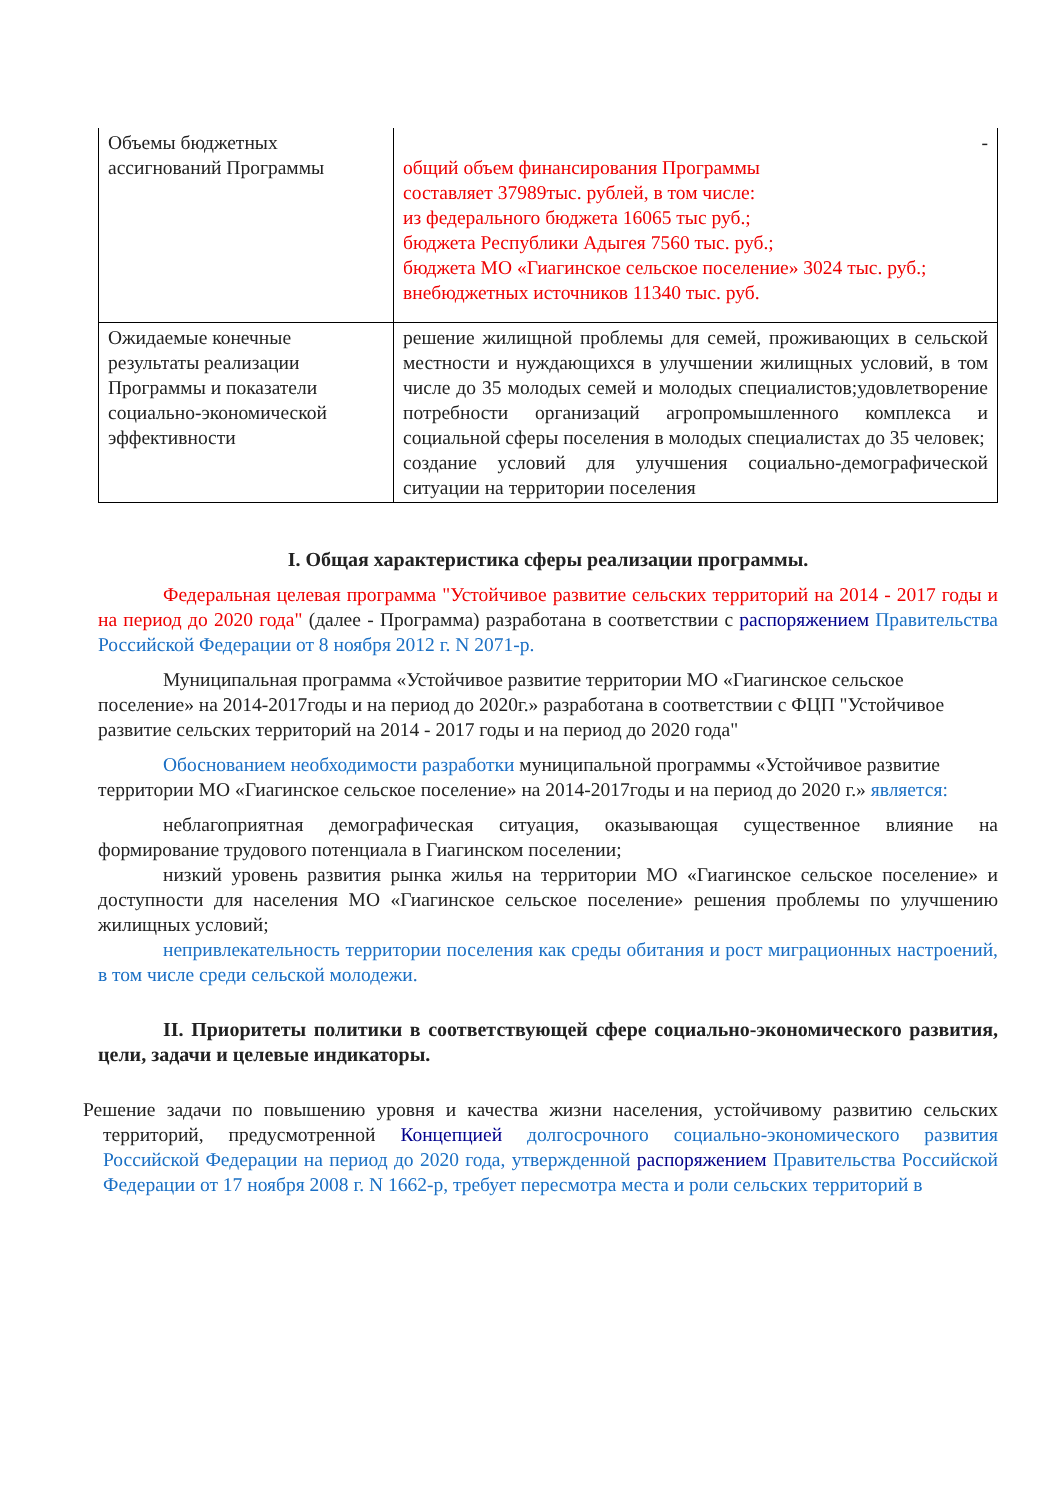| Объемы бюджетных ассигнований Программы | - общий объем финансирования Программы составляет 37989тыс. рублей, в том числе: из федерального бюджета 16065 тыс руб.; бюджета Республики Адыгея 7560 тыс. руб.; бюджета МО «Гиагинское сельское поселение» 3024 тыс. руб.; внебюджетных источников 11340 тыс. руб. |
| Ожидаемые конечные результаты реализации Программы и показатели социально-экономической эффективности | решение жилищной проблемы для семей, проживающих в сельской местности и нуждающихся в улучшении жилищных условий, в том числе до 35 молодых семей и молодых специалистов;удовлетворение потребности организаций агропромышленного комплекса и социальной сферы поселения в молодых специалистах до 35 человек; создание условий для улучшения социально-демографической ситуации на территории поселения |
I. Общая характеристика сферы реализации программы.
Федеральная целевая программа "Устойчивое развитие сельских территорий на 2014 - 2017 годы и на период до 2020 года" (далее - Программа) разработана в соответствии с распоряжением Правительства Российской Федерации от 8 ноября 2012 г. N 2071-р.
Муниципальная программа «Устойчивое развитие территории МО «Гиагинское сельское поселение» на 2014-2017годы и на период до 2020г.» разработана в соответствии с ФЦП "Устойчивое развитие сельских территорий на 2014 - 2017 годы и на период до 2020 года"
Обоснованием необходимости разработки муниципальной программы «Устойчивое развитие территории МО «Гиагинское сельское поселение» на 2014-2017годы и на период до 2020 г.» является:
неблагоприятная демографическая ситуация, оказывающая существенное влияние на формирование трудового потенциала в Гиагинском поселении;
низкий уровень развития рынка жилья на территории МО «Гиагинское сельское поселение» и доступности для населения МО «Гиагинское сельское поселение» решения проблемы по улучшению жилищных условий;
непривлекательность территории поселения как среды обитания и рост миграционных настроений, в том числе среди сельской молодежи.
II. Приоритеты политики в соответствующей сфере социально-экономического развития, цели, задачи и целевые индикаторы.
Решение задачи по повышению уровня и качества жизни населения, устойчивому развитию сельских территорий, предусмотренной Концепцией долгосрочного социально-экономического развития Российской Федерации на период до 2020 года, утвержденной распоряжением Правительства Российской Федерации от 17 ноября 2008 г. N 1662-р, требует пересмотра места и роли сельских территорий в